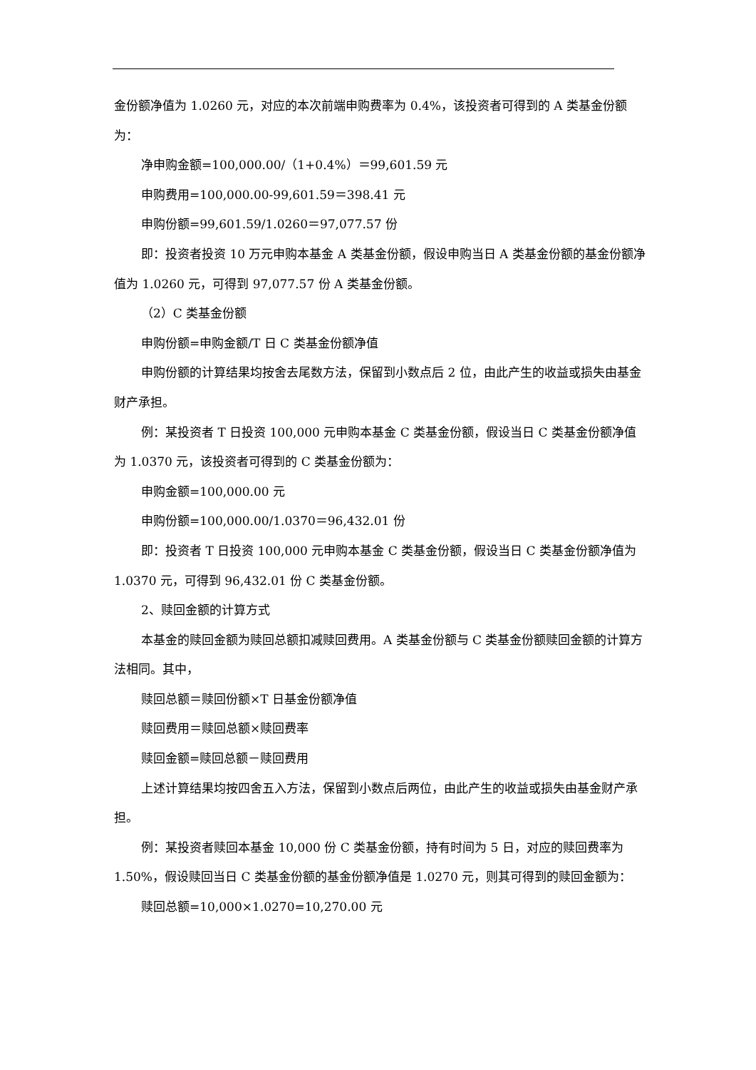金份额净值为 1.0260 元，对应的本次前端申购费率为 0.4%，该投资者可得到的 A 类基金份额为：
净申购金额=100,000.00/（1+0.4%）＝99,601.59 元
申购费用=100,000.00-99,601.59＝398.41 元
申购份额=99,601.59/1.0260＝97,077.57 份
即：投资者投资 10 万元申购本基金 A 类基金份额，假设申购当日 A 类基金份额的基金份额净值为 1.0260 元，可得到 97,077.57 份 A 类基金份额。
（2）C 类基金份额
申购份额=申购金额/T 日 C 类基金份额净值
申购份额的计算结果均按舍去尾数方法，保留到小数点后 2 位，由此产生的收益或损失由基金财产承担。
例：某投资者 T 日投资 100,000 元申购本基金 C 类基金份额，假设当日 C 类基金份额净值为 1.0370 元，该投资者可得到的 C 类基金份额为：
申购金额=100,000.00 元
申购份额=100,000.00/1.0370＝96,432.01 份
即：投资者 T 日投资 100,000 元申购本基金 C 类基金份额，假设当日 C 类基金份额净值为 1.0370 元，可得到 96,432.01 份 C 类基金份额。
2、赎回金额的计算方式
本基金的赎回金额为赎回总额扣减赎回费用。A 类基金份额与 C 类基金份额赎回金额的计算方法相同。其中，
赎回总额＝赎回份额×T 日基金份额净值
赎回费用＝赎回总额×赎回费率
赎回金额=赎回总额－赎回费用
上述计算结果均按四舍五入方法，保留到小数点后两位，由此产生的收益或损失由基金财产承担。
例：某投资者赎回本基金 10,000 份 C 类基金份额，持有时间为 5 日，对应的赎回费率为 1.50%，假设赎回当日 C 类基金份额的基金份额净值是 1.0270 元，则其可得到的赎回金额为：
赎回总额=10,000×1.0270=10,270.00 元